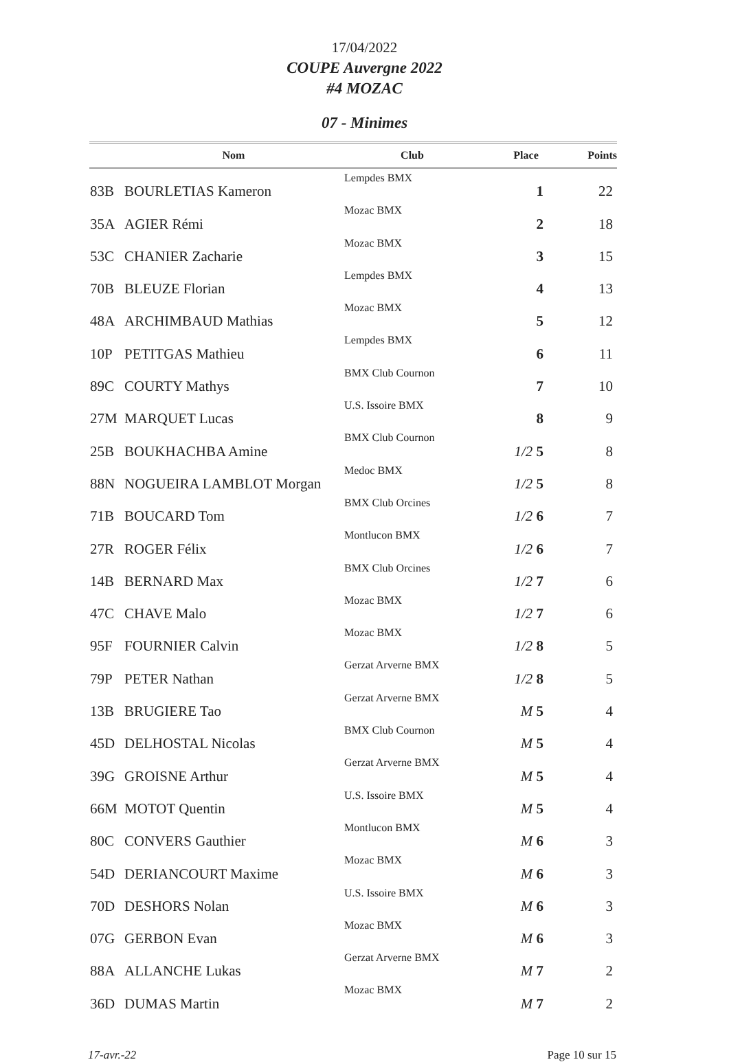17/04/2022
COUPE Auvergne 2022
#4 MOZAC
07 - Minimes
| | Nom | Club | Place | Points |
| --- | --- | --- | --- | --- |
| 83B | BOURLETIAS Kameron | Lempdes BMX | 1 | 22 |
| 35A | AGIER Rémi | Mozac BMX | 2 | 18 |
| 53C | CHANIER Zacharie | Mozac BMX | 3 | 15 |
| 70B | BLEUZE Florian | Lempdes BMX | 4 | 13 |
| 48A | ARCHIMBAUD Mathias | Mozac BMX | 5 | 12 |
| 10P | PETITGAS Mathieu | Lempdes BMX | 6 | 11 |
| 89C | COURTY Mathys | BMX Club Cournon | 7 | 10 |
| 27M | MARQUET Lucas | U.S. Issoire BMX | 8 | 9 |
| 25B | BOUKHACHBA Amine | BMX Club Cournon | 1/2 5 | 8 |
| 88N | NOGUEIRA LAMBLOT Morgan | Medoc BMX | 1/2 5 | 8 |
| 71B | BOUCARD Tom | BMX Club Orcines | 1/2 6 | 7 |
| 27R | ROGER Félix | Montlucon BMX | 1/2 6 | 7 |
| 14B | BERNARD Max | BMX Club Orcines | 1/2 7 | 6 |
| 47C | CHAVE Malo | Mozac BMX | 1/2 7 | 6 |
| 95F | FOURNIER Calvin | Mozac BMX | 1/2 8 | 5 |
| 79P | PETER Nathan | Gerzat Arverne BMX | 1/2 8 | 5 |
| 13B | BRUGIERE Tao | Gerzat Arverne BMX | M 5 | 4 |
| 45D | DELHOSTAL Nicolas | BMX Club Cournon | M 5 | 4 |
| 39G | GROISNE Arthur | Gerzat Arverne BMX | M 5 | 4 |
| 66M | MOTOT Quentin | U.S. Issoire BMX | M 5 | 4 |
| 80C | CONVERS Gauthier | Montlucon BMX | M 6 | 3 |
| 54D | DERIANCOURT Maxime | Mozac BMX | M 6 | 3 |
| 70D | DESHORS Nolan | U.S. Issoire BMX | M 6 | 3 |
| 07G | GERBON Evan | Mozac BMX | M 6 | 3 |
| 88A | ALLANCHE Lukas | Gerzat Arverne BMX | M 7 | 2 |
| 36D | DUMAS Martin | Mozac BMX | M 7 | 2 |
17-avr.-22 Page 10 sur 15